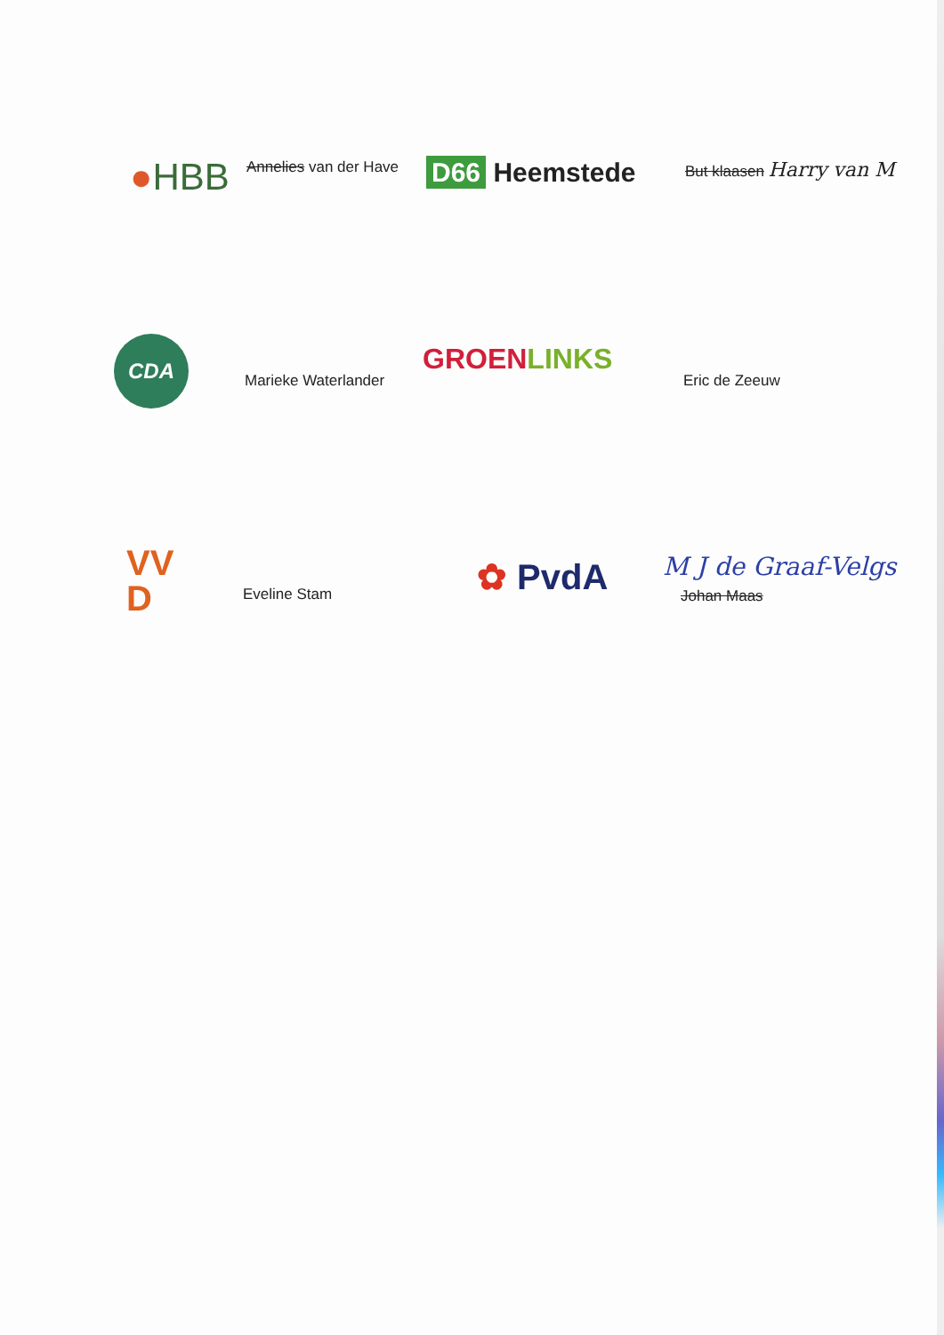●HBB Annelies van der Have D66 Heemstede But klaasen Harry van M
CDA
Marieke Waterlander
GROEN LINKS
Eric de Zeeuw
VV
D
Eveline Stam ✿ PvdA M J de Graaf-Velgs
Johan Maas